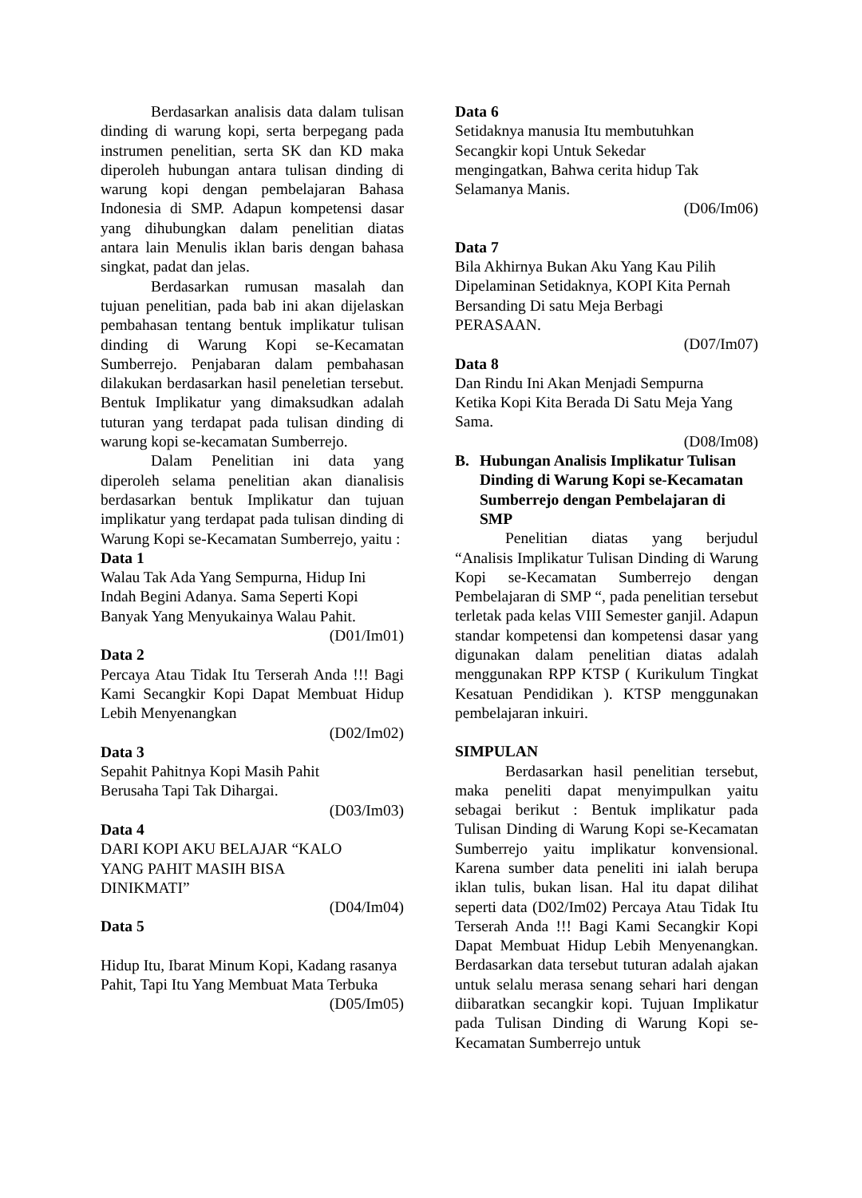Berdasarkan analisis data dalam tulisan dinding di warung kopi, serta berpegang pada instrumen penelitian, serta SK dan KD maka diperoleh hubungan antara tulisan dinding di warung kopi dengan pembelajaran Bahasa Indonesia di SMP. Adapun kompetensi dasar yang dihubungkan dalam penelitian diatas antara lain Menulis iklan baris dengan bahasa singkat, padat dan jelas.
Berdasarkan rumusan masalah dan tujuan penelitian, pada bab ini akan dijelaskan pembahasan tentang bentuk implikatur tulisan dinding di Warung Kopi se-Kecamatan Sumberrejo. Penjabaran dalam pembahasan dilakukan berdasarkan hasil peneletian tersebut. Bentuk Implikatur yang dimaksudkan adalah tuturan yang terdapat pada tulisan dinding di warung kopi se-kecamatan Sumberrejo.
Dalam Penelitian ini data yang diperoleh selama penelitian akan dianalisis berdasarkan bentuk Implikatur dan tujuan implikatur yang terdapat pada tulisan dinding di Warung Kopi se-Kecamatan Sumberrejo, yaitu :
Data 1
Walau Tak Ada Yang Sempurna, Hidup Ini Indah Begini Adanya. Sama Seperti Kopi Banyak Yang Menyukainya Walau Pahit.
(D01/Im01)
Data 2
Percaya Atau Tidak Itu Terserah Anda !!! Bagi Kami Secangkir Kopi Dapat Membuat Hidup Lebih Menyenangkan
(D02/Im02)
Data 3
Sepahit Pahitnya Kopi Masih Pahit
Berusaha Tapi Tak Dihargai.
(D03/Im03)
Data 4
DARI KOPI AKU BELAJAR “KALO
YANG PAHIT MASIH BISA
DINIKMATI”
(D04/Im04)
Data 5
Hidup Itu, Ibarat Minum Kopi, Kadang rasanya Pahit, Tapi Itu Yang Membuat Mata Terbuka
(D05/Im05)
Data 6
Setidaknya manusia Itu membutuhkan
Secangkir kopi Untuk Sekedar
mengingatkan, Bahwa cerita hidup Tak
Selamanya Manis.
(D06/Im06)
Data 7
Bila Akhirnya Bukan Aku Yang Kau Pilih
Dipelaminan Setidaknya, KOPI Kita Pernah
Bersanding Di satu Meja Berbagi
PERASAAN.
(D07/Im07)
Data 8
Dan Rindu Ini Akan Menjadi Sempurna
Ketika Kopi Kita Berada Di Satu Meja Yang
Sama.
(D08/Im08)
B. Hubungan Analisis Implikatur Tulisan Dinding di Warung Kopi se-Kecamatan Sumberrejo dengan Pembelajaran di SMP
Penelitian diatas yang berjudul “Analisis Implikatur Tulisan Dinding di Warung Kopi se-Kecamatan Sumberrejo dengan Pembelajaran di SMP “, pada penelitian tersebut terletak pada kelas VIII Semester ganjil. Adapun standar kompetensi dan kompetensi dasar yang digunakan dalam penelitian diatas adalah menggunakan RPP KTSP ( Kurikulum Tingkat Kesatuan Pendidikan ). KTSP menggunakan pembelajaran inkuiri.
SIMPULAN
Berdasarkan hasil penelitian tersebut, maka peneliti dapat menyimpulkan yaitu sebagai berikut : Bentuk implikatur pada Tulisan Dinding di Warung Kopi se-Kecamatan Sumberrejo yaitu implikatur konvensional. Karena sumber data peneliti ini ialah berupa iklan tulis, bukan lisan. Hal itu dapat dilihat seperti data (D02/Im02) Percaya Atau Tidak Itu Terserah Anda !!! Bagi Kami Secangkir Kopi Dapat Membuat Hidup Lebih Menyenangkan. Berdasarkan data tersebut tuturan adalah ajakan untuk selalu merasa senang sehari hari dengan diibaratkan secangkir kopi. Tujuan Implikatur pada Tulisan Dinding di Warung Kopi se-Kecamatan Sumberrejo untuk